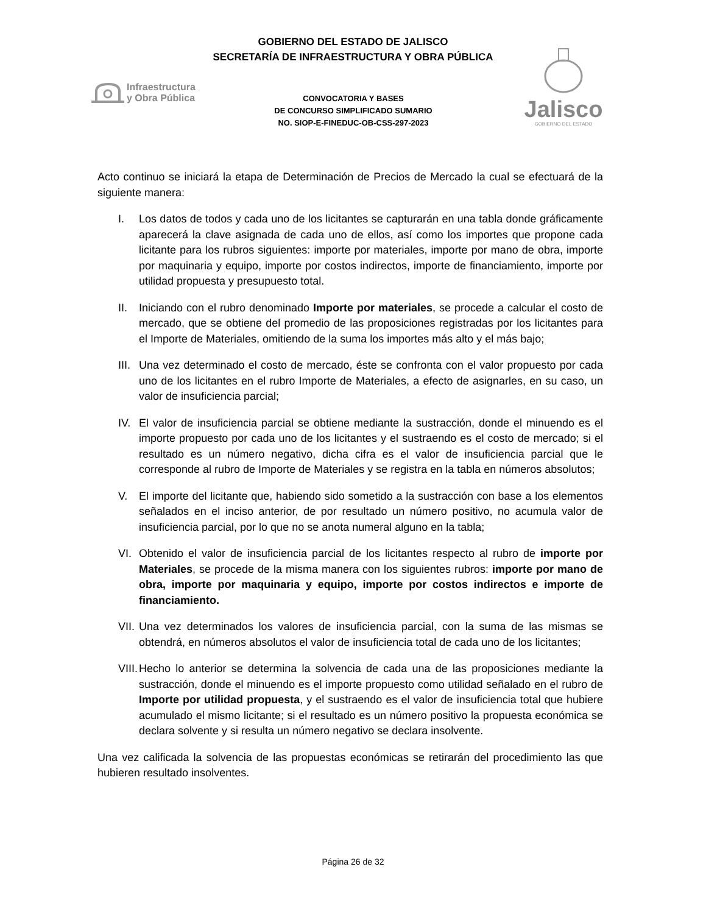GOBIERNO DEL ESTADO DE JALISCO
SECRETARÍA DE INFRAESTRUCTURA Y OBRA PÚBLICA
Infraestructura
y Obra Pública
CONVOCATORIA Y BASES
DE CONCURSO SIMPLIFICADO SUMARIO
NO. SIOP-E-FINEDUC-OB-CSS-297-2023
Jalisco
GOBIERNO DEL ESTADO
Acto continuo se iniciará la etapa de Determinación de Precios de Mercado la cual se efectuará de la siguiente manera:
I. Los datos de todos y cada uno de los licitantes se capturarán en una tabla donde gráficamente aparecerá la clave asignada de cada uno de ellos, así como los importes que propone cada licitante para los rubros siguientes: importe por materiales, importe por mano de obra, importe por maquinaria y equipo, importe por costos indirectos, importe de financiamiento, importe por utilidad propuesta y presupuesto total.
II. Iniciando con el rubro denominado Importe por materiales, se procede a calcular el costo de mercado, que se obtiene del promedio de las proposiciones registradas por los licitantes para el Importe de Materiales, omitiendo de la suma los importes más alto y el más bajo;
III. Una vez determinado el costo de mercado, éste se confronta con el valor propuesto por cada uno de los licitantes en el rubro Importe de Materiales, a efecto de asignarles, en su caso, un valor de insuficiencia parcial;
IV. El valor de insuficiencia parcial se obtiene mediante la sustracción, donde el minuendo es el importe propuesto por cada uno de los licitantes y el sustraendo es el costo de mercado; si el resultado es un número negativo, dicha cifra es el valor de insuficiencia parcial que le corresponde al rubro de Importe de Materiales y se registra en la tabla en números absolutos;
V. El importe del licitante que, habiendo sido sometido a la sustracción con base a los elementos señalados en el inciso anterior, de por resultado un número positivo, no acumula valor de insuficiencia parcial, por lo que no se anota numeral alguno en la tabla;
VI. Obtenido el valor de insuficiencia parcial de los licitantes respecto al rubro de importe por Materiales, se procede de la misma manera con los siguientes rubros: importe por mano de obra, importe por maquinaria y equipo, importe por costos indirectos e importe de financiamiento.
VII. Una vez determinados los valores de insuficiencia parcial, con la suma de las mismas se obtendrá, en números absolutos el valor de insuficiencia total de cada uno de los licitantes;
VIII. Hecho lo anterior se determina la solvencia de cada una de las proposiciones mediante la sustracción, donde el minuendo es el importe propuesto como utilidad señalado en el rubro de Importe por utilidad propuesta, y el sustraendo es el valor de insuficiencia total que hubiere acumulado el mismo licitante; si el resultado es un número positivo la propuesta económica se declara solvente y si resulta un número negativo se declara insolvente.
Una vez calificada la solvencia de las propuestas económicas se retirarán del procedimiento las que hubieren resultado insolventes.
Página 26 de 32